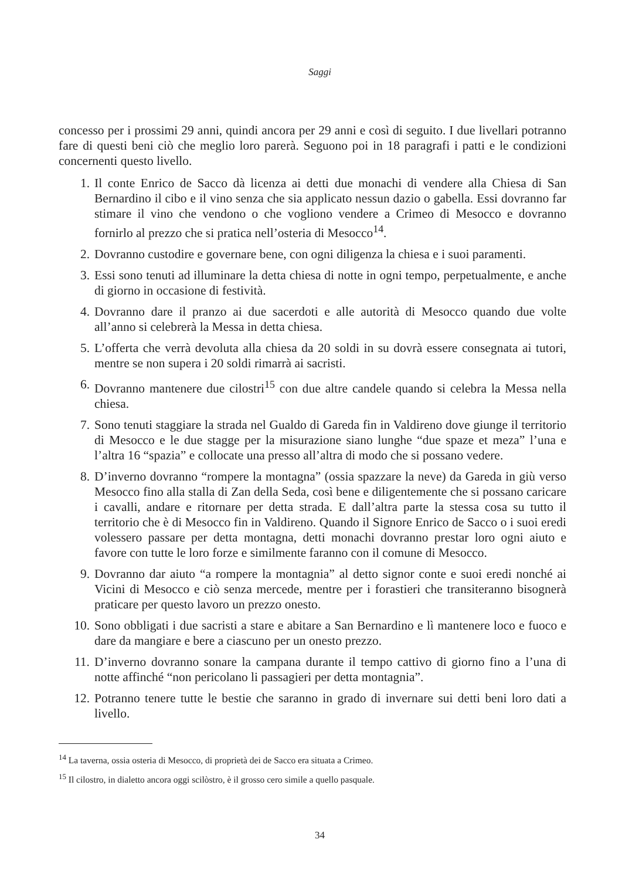Saggi
concesso per i prossimi 29 anni, quindi ancora per 29 anni e così di seguito. I due livellari potranno fare di questi beni ciò che meglio loro parerà. Seguono poi in 18 paragrafi i patti e le condizioni concernenti questo livello.
1. Il conte Enrico de Sacco dà licenza ai detti due monachi di vendere alla Chiesa di San Bernardino il cibo e il vino senza che sia applicato nessun dazio o gabella. Essi dovranno far stimare il vino che vendono o che vogliono vendere a Crimeo di Mesocco e dovranno fornirlo al prezzo che si pratica nell’osteria di Mesocco<sup>14</sup>.
2. Dovranno custodire e governare bene, con ogni diligenza la chiesa e i suoi paramenti.
3. Essi sono tenuti ad illuminare la detta chiesa di notte in ogni tempo, perpetualmente, e anche di giorno in occasione di festività.
4. Dovranno dare il pranzo ai due sacerdoti e alle autorità di Mesocco quando due volte all’anno si celebrerà la Messa in detta chiesa.
5. L’offerta che verrà devoluta alla chiesa da 20 soldi in su dovrà essere consegnata ai tutori, mentre se non supera i 20 soldi rimarrà ai sacristi.
6. Dovranno mantenere due cilostri<sup>15</sup> con due altre candele quando si celebra la Messa nella chiesa.
7. Sono tenuti staggiare la strada nel Gualdo di Gareda fin in Valdireno dove giunge il territorio di Mesocco e le due stagge per la misurazione siano lunghe “due spaze et meza” l’una e l’altra 16 “spazia” e collocate una presso all’altra di modo che si possano vedere.
8. D’inverno dovranno “rompere la montagna” (ossia spazzare la neve) da Gareda in giù verso Mesocco fino alla stalla di Zan della Seda, così bene e diligentemente che si possano caricare i cavalli, andare e ritornare per detta strada. E dall’altra parte la stessa cosa su tutto il territorio che è di Mesocco fin in Valdireno. Quando il Signore Enrico de Sacco o i suoi eredi volessero passare per detta montagna, detti monachi dovranno prestar loro ogni aiuto e favore con tutte le loro forze e similmente faranno con il comune di Mesocco.
9. Dovranno dar aiuto “a rompere la montagnia” al detto signor conte e suoi eredi nonché ai Vicini di Mesocco e ciò senza mercede, mentre per i forastieri che transiteranno bisognerà praticare per questo lavoro un prezzo onesto.
10. Sono obbligati i due sacristi a stare e abitare a San Bernardino e lì mantenere loco e fuoco e dare da mangiare e bere a ciascuno per un onesto prezzo.
11. D’inverno dovranno sonare la campana durante il tempo cattivo di giorno fino a l’una di notte affinché “non pericolano li passagieri per detta montagnia”.
12. Potranno tenere tutte le bestie che saranno in grado di invernare sui detti beni loro dati a livello.
<sup>14</sup> La taverna, ossia osteria di Mesocco, di proprietà dei de Sacco era situata a Crimeo.
<sup>15</sup> Il cilostro, in dialetto ancora oggi scilòstro, è il grosso cero simile a quello pasquale.
34